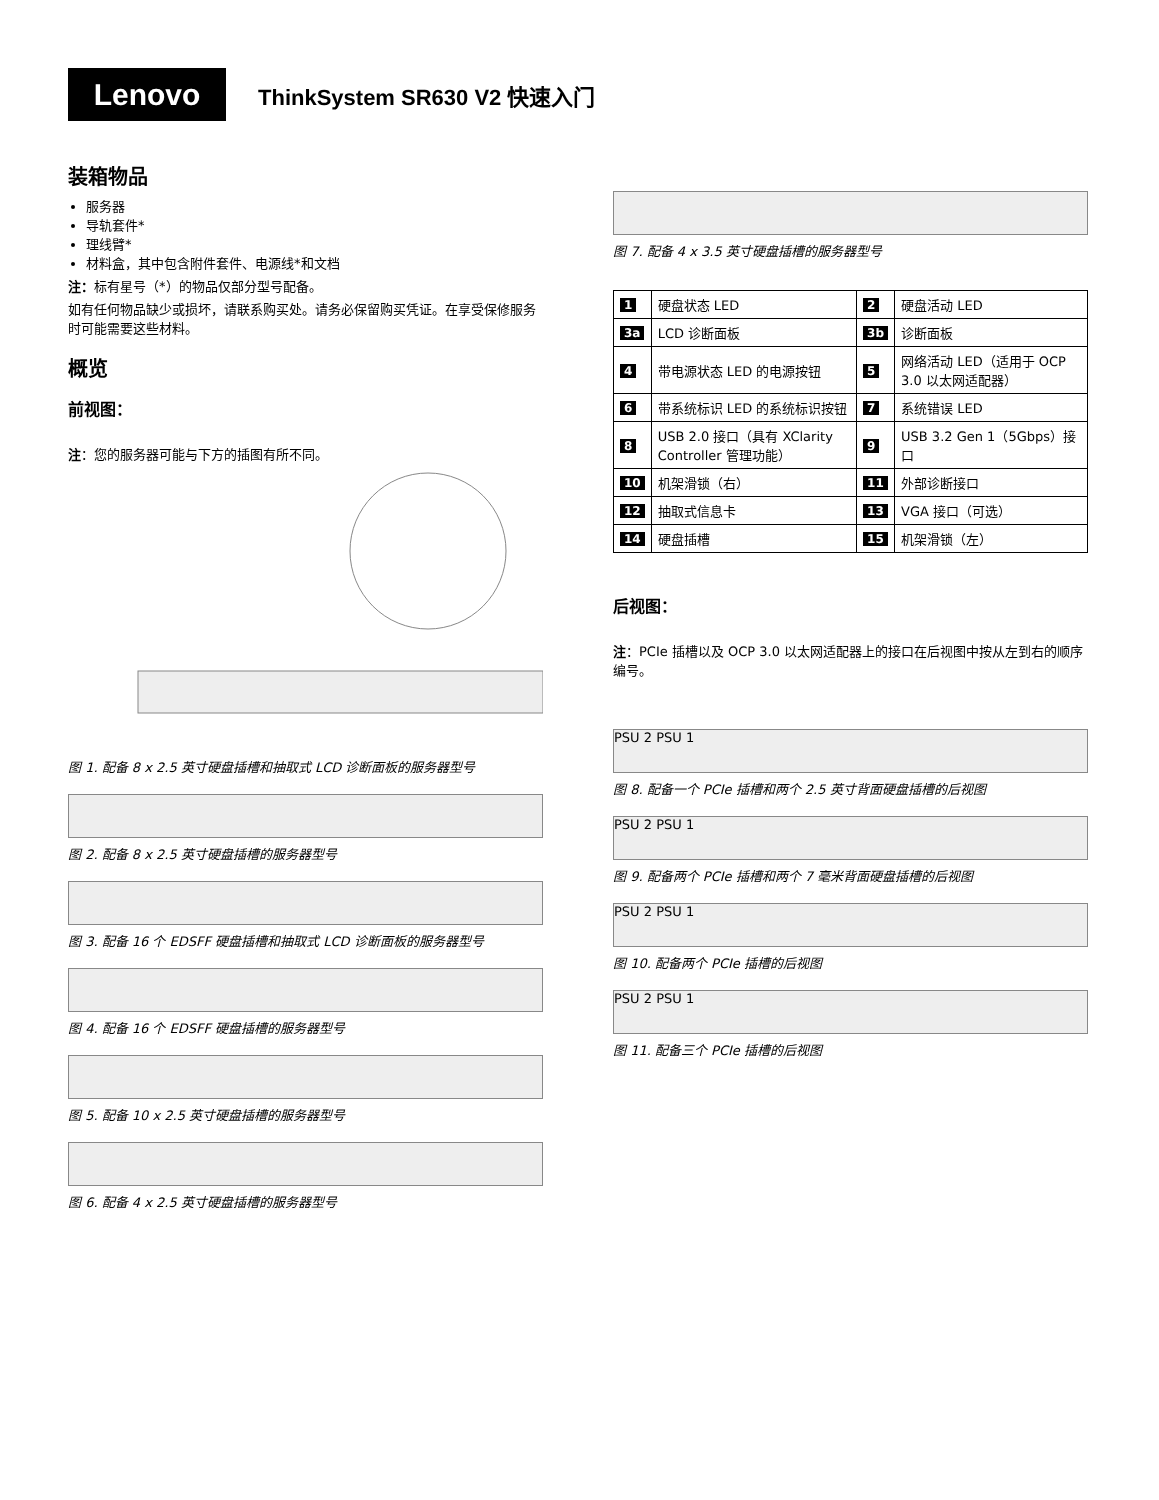Lenovo
ThinkSystem SR630 V2 快速入门
装箱物品
服务器
导轨套件*
理线臂*
材料盒，其中包含附件套件、电源线*和文档
注：标有星号（*）的物品仅部分型号配备。
如有任何物品缺少或损坏，请联系购买处。请务必保留购买凭证。在享受保修服务时可能需要这些材料。
概览
前视图：
注：您的服务器可能与下方的插图有所不同。
图 1. 配备 8 x 2.5 英寸硬盘插槽和抽取式 LCD 诊断面板的服务器型号
图 2. 配备 8 x 2.5 英寸硬盘插槽的服务器型号
图 3. 配备 16 个 EDSFF 硬盘插槽和抽取式 LCD 诊断面板的服务器型号
图 4. 配备 16 个 EDSFF 硬盘插槽的服务器型号
图 5. 配备 10 x 2.5 英寸硬盘插槽的服务器型号
图 6. 配备 4 x 2.5 英寸硬盘插槽的服务器型号
图 7. 配备 4 x 3.5 英寸硬盘插槽的服务器型号
| 1 | 硬盘状态 LED | 2 | 硬盘活动 LED |
| 3a | LCD 诊断面板 | 3b | 诊断面板 |
| 4 | 带电源状态 LED 的电源按钮 | 5 | 网络活动 LED（适用于 OCP 3.0 以太网适配器） |
| 6 | 带系统标识 LED 的系统标识按钮 | 7 | 系统错误 LED |
| 8 | USB 2.0 接口（具有 XClarity Controller 管理功能） | 9 | USB 3.2 Gen 1（5Gbps）接口 |
| 10 | 机架滑锁（右） | 11 | 外部诊断接口 |
| 12 | 抽取式信息卡 | 13 | VGA 接口（可选） |
| 14 | 硬盘插槽 | 15 | 机架滑锁（左） |
后视图：
注：PCIe 插槽以及 OCP 3.0 以太网适配器上的接口在后视图中按从左到右的顺序编号。
PSU 2 PSU 1
图 8. 配备一个 PCIe 插槽和两个 2.5 英寸背面硬盘插槽的后视图
PSU 2 PSU 1
图 9. 配备两个 PCIe 插槽和两个 7 毫米背面硬盘插槽的后视图
PSU 2 PSU 1
图 10. 配备两个 PCIe 插槽的后视图
PSU 2 PSU 1
图 11. 配备三个 PCIe 插槽的后视图